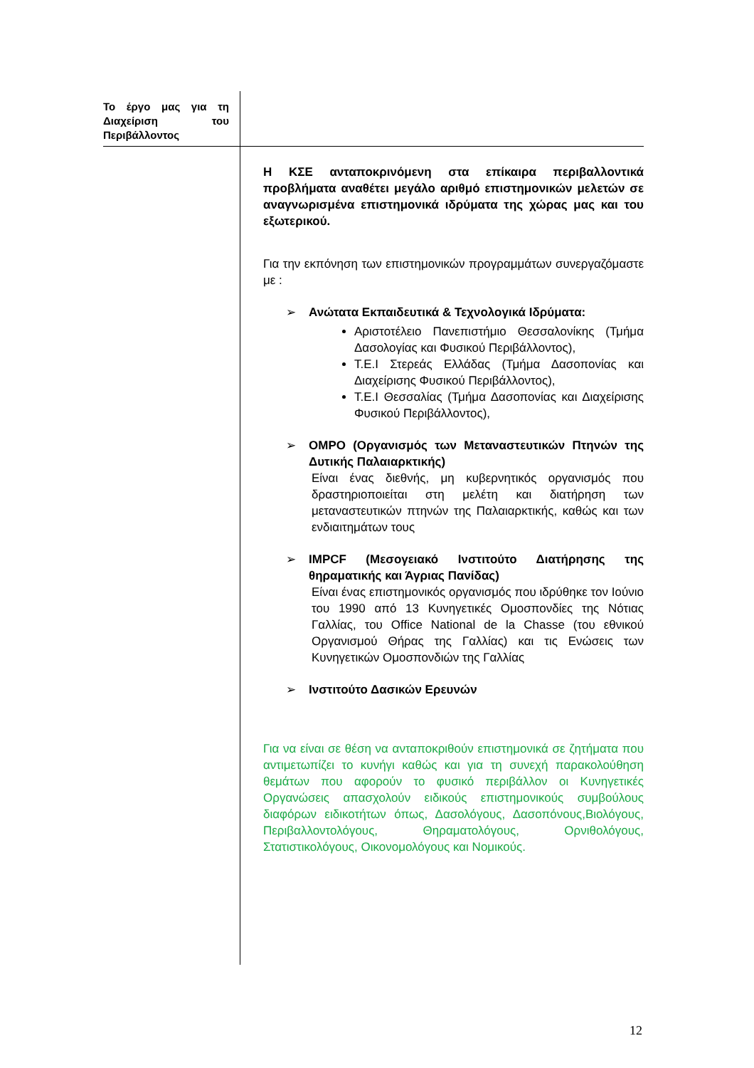Το έργο μας για τη Διαχείριση του Περιβάλλοντος
Η ΚΣΕ ανταποκρινόμενη στα επίκαιρα περιβαλλοντικά προβλήματα αναθέτει μεγάλο αριθμό επιστημονικών μελετών σε αναγνωρισμένα επιστημονικά ιδρύματα της χώρας μας και του εξωτερικού.
Για την εκπόνηση των επιστημονικών προγραμμάτων συνεργαζόμαστε με :
➢ Ανώτατα Εκπαιδευτικά & Τεχνολογικά Ιδρύματα:
Αριστοτέλειο Πανεπιστήμιο Θεσσαλονίκης (Τμήμα Δασολογίας και Φυσικού Περιβάλλοντος),
Τ.Ε.Ι Στερεάς Ελλάδας (Τμήμα Δασοπονίας και Διαχείρισης Φυσικού Περιβάλλοντος),
Τ.Ε.Ι Θεσσαλίας (Τμήμα Δασοπονίας και Διαχείρισης Φυσικού Περιβάλλοντος),
➢ OMPO (Οργανισμός των Μεταναστευτικών Πτηνών της Δυτικής Παλαιαρκτικής)
Είναι ένας διεθνής, μη κυβερνητικός οργανισμός που δραστηριοποιείται στη μελέτη και διατήρηση των μεταναστευτικών πτηνών της Παλαιαρκτικής, καθώς και των ενδιαιτημάτων τους
➢ IMPCF (Μεσογειακό Ινστιτούτο Διατήρησης της θηραματικής και Άγριας Πανίδας)
Είναι ένας επιστημονικός οργανισμός που ιδρύθηκε τον Ιούνιο του 1990 από 13 Κυνηγετικές Ομοσπονδίες της Νότιας Γαλλίας, του Office National de la Chasse (του εθνικού Οργανισμού Θήρας της Γαλλίας) και τις Ενώσεις των Κυνηγετικών Ομοσπονδιών της Γαλλίας
➢ Ινστιτούτο Δασικών Ερευνών
Για να είναι σε θέση να ανταποκριθούν επιστημονικά σε ζητήματα που αντιμετωπίζει το κυνήγι καθώς και για τη συνεχή παρακολούθηση θεμάτων που αφορούν το φυσικό περιβάλλον οι Κυνηγετικές Οργανώσεις απασχολούν ειδικούς επιστημονικούς συμβούλους διαφόρων ειδικοτήτων όπως, Δασολόγους, Δασοπόνους,Βιολόγους, Περιβαλλοντολόγους, Θηραματολόγους, Ορνιθολόγους, Στατιστικολόγους, Οικονομολόγους και Νομικούς.
12